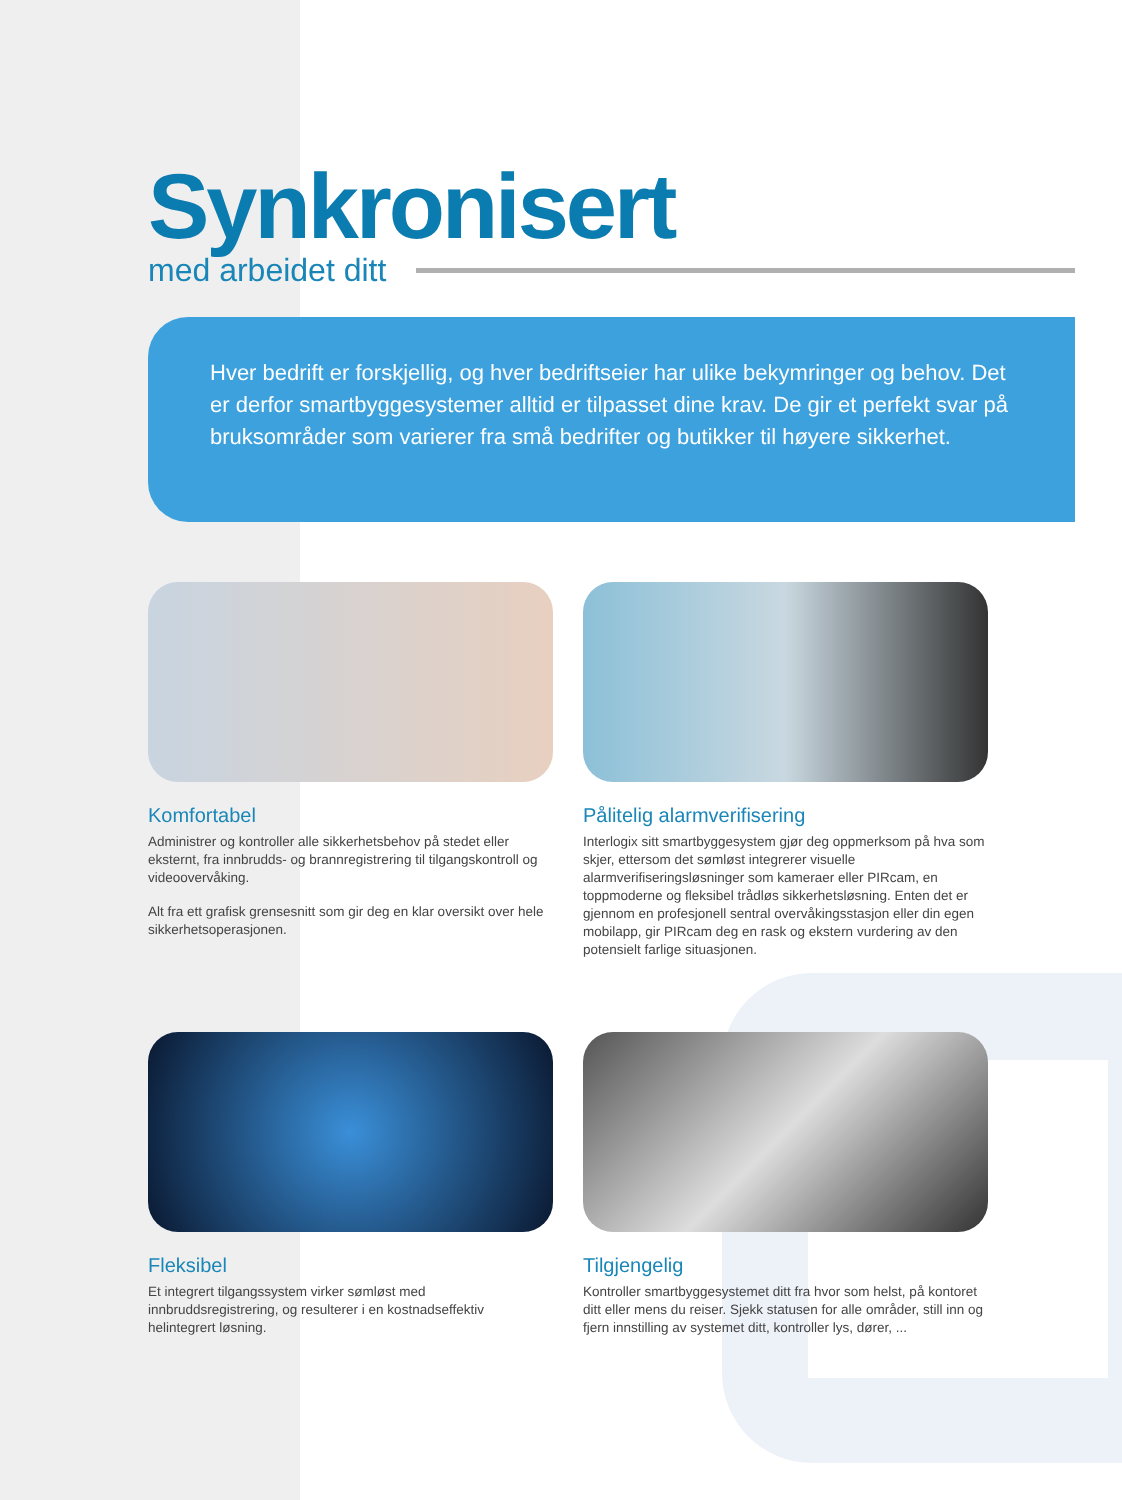Synkronisert
med arbeidet ditt
Hver bedrift er forskjellig, og hver bedriftseier har ulike bekymringer og behov. Det er derfor smartbyggesystemer alltid er tilpasset dine krav. De gir et perfekt svar på bruksområder som varierer fra små bedrifter og butikker til høyere sikkerhet.
Komfortabel
Administrer og kontroller alle sikkerhetsbehov på stedet eller eksternt, fra innbrudds- og brannregistrering til tilgangskontroll og videoovervåking.
Alt fra ett grafisk grensesnitt som gir deg en klar oversikt over hele sikkerhetsoperasjonen.
Pålitelig alarmverifisering
Interlogix sitt smartbyggesystem gjør deg oppmerksom på hva som skjer, ettersom det sømløst integrerer visuelle alarmverifiseringsløsninger som kameraer eller PIRcam, en toppmoderne og fleksibel trådløs sikkerhetsløsning. Enten det er gjennom en profesjonell sentral overvåkingsstasjon eller din egen mobilapp, gir PIRcam deg en rask og ekstern vurdering av den potensielt farlige situasjonen.
Fleksibel
Et integrert tilgangssystem virker sømløst med innbruddsregistrering, og resulterer i en kostnadseffektiv helintegrert løsning.
Tilgjengelig
Kontroller smartbyggesystemet ditt fra hvor som helst, på kontoret ditt eller mens du reiser. Sjekk statusen for alle områder, still inn og fjern innstilling av systemet ditt, kontroller lys, dører, ...